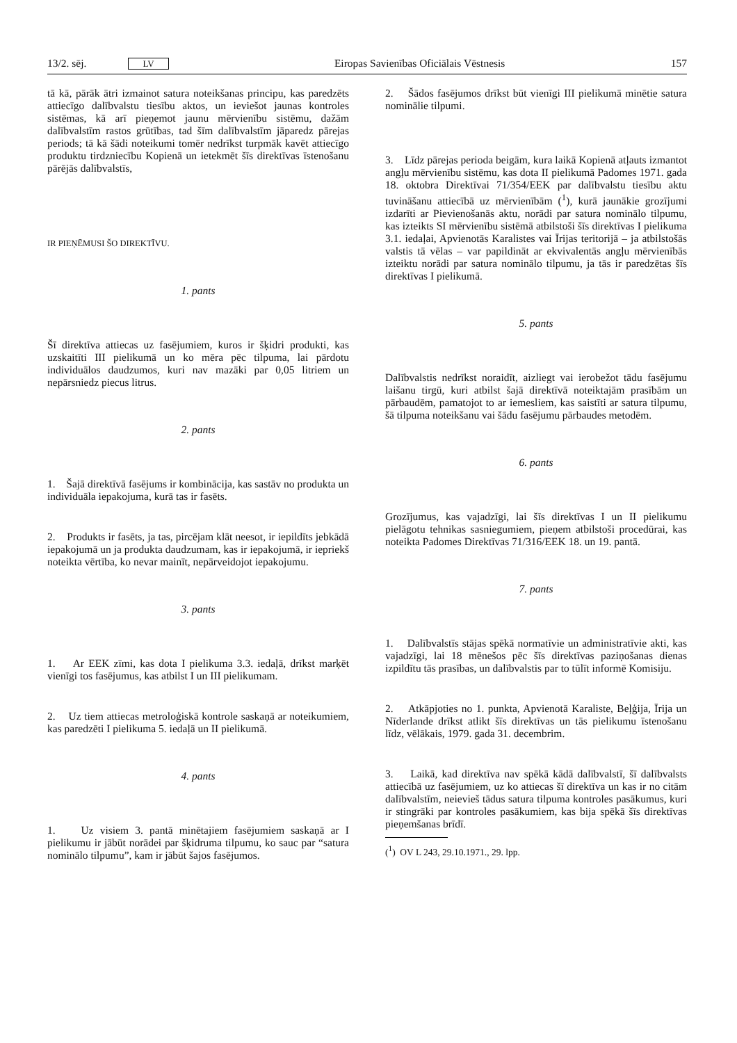13/2. sēj. LV
Eiropas Savienības Oficiālais Vēstnesis 157
tā kā, pārāk ātri izmainot satura noteikšanas principu, kas paredzēts attiecīgo dalībvalstu tiesību aktos, un ieviešot jaunas kontroles sistēmas, kā arī pieņemot jaunu mērvienību sistēmu, dažām dalībvalstīm rastos grūtības, tad šīm dalībvalstīm jāparedz pārejas periods; tā kā šādi noteikumi tomēr nedrīkst turpmāk kavēt attiecīgo produktu tirdzniecību Kopienā un ietekmēt šīs direktīvas īstenošanu pārējās dalībvalstīs,
IR PIEŅĒMUSI ŠO DIREKTĪVU.
1. pants
Šī direktīva attiecas uz fasējumiem, kuros ir šķidri produkti, kas uzskaitīti III pielikumā un ko mēra pēc tilpuma, lai pārdotu individuālos daudzumos, kuri nav mazāki par 0,05 litriem un nepārsniedz piecus litrus.
2. pants
1. Šajā direktīvā fasējums ir kombinācija, kas sastāv no produkta un individuāla iepakojuma, kurā tas ir fasēts.
2. Produkts ir fasēts, ja tas, pircējam klāt neesot, ir iepildīts jebkādā iepakojumā un ja produkta daudzumam, kas ir iepakojumā, ir iepriekš noteikta vērtība, ko nevar mainīt, nepārveidojot iepakojumu.
3. pants
1. Ar EEK zīmi, kas dota I pielikuma 3.3. iedaļā, drīkst marķēt vienīgi tos fasējumus, kas atbilst I un III pielikumam.
2. Uz tiem attiecas metroloģiskā kontrole saskaņā ar noteikumiem, kas paredzēti I pielikuma 5. iedaļā un II pielikumā.
4. pants
1. Uz visiem 3. pantā minētajiem fasējumiem saskaņā ar I pielikumu ir jābūt norādei par šķidruma tilpumu, ko sauc par “satura nominālo tilpumu”, kam ir jābūt šajos fasējumos.
2. Šādos fasējumos drīkst būt vienīgi III pielikumā minētie satura nominālie tilpumi.
3. Līdz pārejas perioda beigām, kura laikā Kopienā atļauts izmantot angļu mērvienību sistēmu, kas dota II pielikumā Padomes 1971. gada 18. oktobra Direktīvai 71/354/EEK par dalībvalstu tiesību aktu tuvināšanu attiecībā uz mērvienībām (<sup>1</sup>), kurā jaunākie grozījumi izdarīti ar Pievienošanās aktu, norādi par satura nominālo tilpumu, kas izteikts SI mērvienību sistēmā atbilstoši šīs direktīvas I pielikuma 3.1. iedaļai, Apvienotās Karalistes vai Īrijas teritorijā – ja atbilstošās valstis tā vēlas – var papildināt ar ekvivalentās angļu mērvienībās izteiktu norādi par satura nominālo tilpumu, ja tās ir paredzētas šīs direktīvas I pielikumā.
5. pants
Dalībvalstis nedrīkst noraidīt, aizliegt vai ierobežot tādu fasējumu laišanu tirgū, kuri atbilst šajā direktīvā noteiktajām prasībām un pārbaudēm, pamatojot to ar iemesliem, kas saistīti ar satura tilpumu, šā tilpuma noteikšanu vai šādu fasējumu pārbaudes metodēm.
6. pants
Grozījumus, kas vajadzīgi, lai šīs direktīvas I un II pielikumu pielāgotu tehnikas sasniegumiem, pieņem atbilstoši procedūrai, kas noteikta Padomes Direktīvas 71/316/EEK 18. un 19. pantā.
7. pants
1. Dalībvalstīs stājas spēkā normatīvie un administratīvie akti, kas vajadzīgi, lai 18 mēnešos pēc šīs direktīvas paziņošanas dienas izpildītu tās prasības, un dalībvalstis par to tūlīt informē Komisiju.
2. Atkāpjoties no 1. punkta, Apvienotā Karaliste, Beļģija, Īrija un Nīderlande drīkst atlikt šīs direktīvas un tās pielikumu īstenošanu līdz, vēlākais, 1979. gada 31. decembrim.
3. Laikā, kad direktīva nav spēkā kādā dalībvalstī, šī dalībvalsts attiecībā uz fasējumiem, uz ko attiecas šī direktīva un kas ir no citām dalībvalstīm, neievieš tādus satura tilpuma kontroles pasākumus, kuri ir stingrāki par kontroles pasākumiem, kas bija spēkā šīs direktīvas pieņemšanas brīdī.
(<sup>1</sup>) OV L 243, 29.10.1971., 29. lpp.